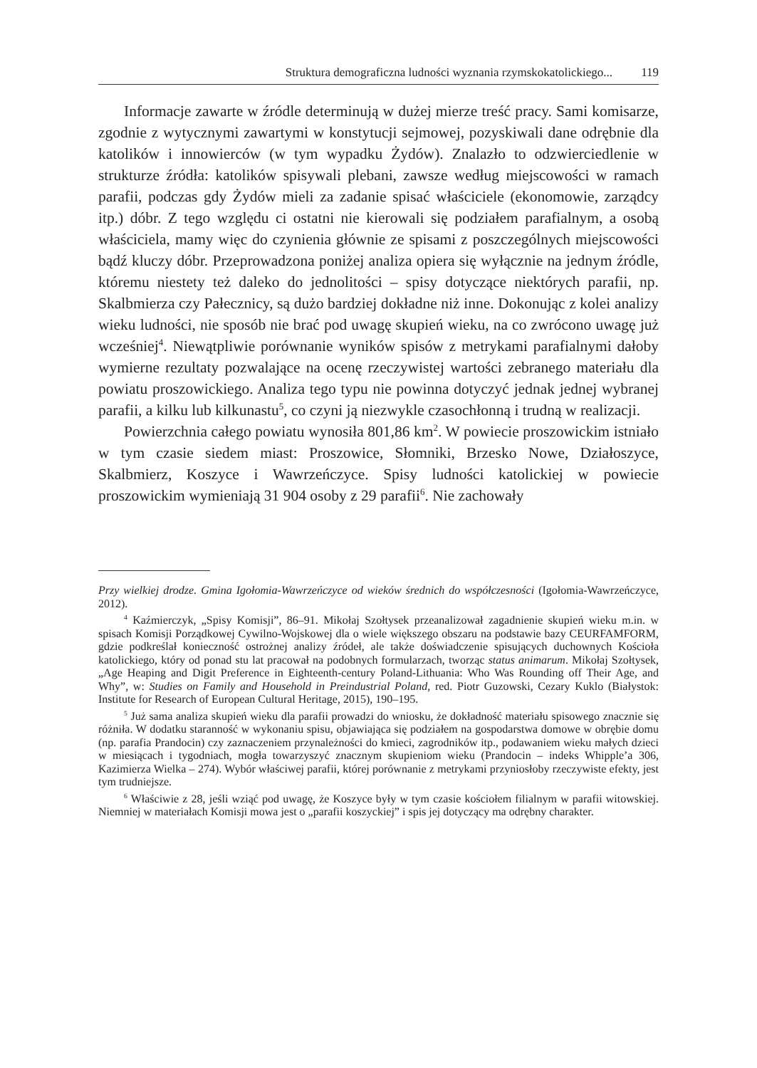Struktura demograficzna ludności wyznania rzymskokatolickiego... 119
Informacje zawarte w źródle determinują w dużej mierze treść pracy. Sami komisarze, zgodnie z wytycznymi zawartymi w konstytucji sejmowej, pozyskiwali dane odrębnie dla katolików i innowierców (w tym wypadku Żydów). Znalazło to odzwierciedlenie w strukturze źródła: katolików spisywali plebani, zawsze według miejscowości w ramach parafii, podczas gdy Żydów mieli za zadanie spisać właściciele (ekonomowie, zarządcy itp.) dóbr. Z tego względu ci ostatni nie kierowali się podziałem parafialnym, a osobą właściciela, mamy więc do czynienia głównie ze spisami z poszczególnych miejscowości bądź kluczy dóbr. Przeprowadzona poniżej analiza opiera się wyłącznie na jednym źródle, któremu niestety też daleko do jednolitości – spisy dotyczące niektórych parafii, np. Skalbmierza czy Pałecznicy, są dużo bardziej dokładne niż inne. Dokonując z kolei analizy wieku ludności, nie sposób nie brać pod uwagę skupień wieku, na co zwrócono uwagę już wcześniej<sup>4</sup>. Niewątpliwie porównanie wyników spisów z metrykami parafialnymi dałoby wymierne rezultaty pozwalające na ocenę rzeczywistej wartości zebranego materiału dla powiatu proszowickiego. Analiza tego typu nie powinna dotyczyć jednak jednej wybranej parafii, a kilku lub kilkunastu<sup>5</sup>, co czyni ją niezwykle czasochłonną i trudną w realizacji.
Powierzchnia całego powiatu wynosiła 801,86 km<sup>2</sup>. W powiecie proszowickim istniało w tym czasie siedem miast: Proszowice, Słomniki, Brzesko Nowe, Działoszyce, Skalbmierz, Koszyce i Wawrzeńczyce. Spisy ludności katolickiej w powiecie proszowickim wymieniają 31 904 osoby z 29 parafii<sup>6</sup>. Nie zachowały
Przy wielkiej drodze. Gmina Igołomia-Wawrzeńczyce od wieków średnich do współczesności (Igołomia-Wawrzeńczyce, 2012).
<sup>4</sup> Kaźmierczyk, „Spisy Komisji”, 86–91. Mikołaj Szołtysek przeanalizował zagadnienie skupień wieku m.in. w spisach Komisji Porządkowej Cywilno-Wojskowej dla o wiele większego obszaru na podstawie bazy CEURFAMFORM, gdzie podkreślał konieczność ostrożnej analizy źródeł, ale także doświadczenie spisujących duchownych Kościoła katolickiego, który od ponad stu lat pracował na podobnych formularzach, tworząc status animarum. Mikołaj Szołtysek, „Age Heaping and Digit Preference in Eighteenth-century Poland-Lithuania: Who Was Rounding off Their Age, and Why”, w: Studies on Family and Household in Preindustrial Poland, red. Piotr Guzowski, Cezary Kuklo (Białystok: Institute for Research of European Cultural Heritage, 2015), 190–195.
<sup>5</sup> Już sama analiza skupień wieku dla parafii prowadzi do wniosku, że dokładność materiału spisowego znacznie się różniła. W dodatku staranność w wykonaniu spisu, objawiająca się podziałem na gospodarstwa domowe w obrębie domu (np. parafia Prandocin) czy zaznaczeniem przynależności do kmieci, zagrodników itp., podawaniem wieku małych dzieci w miesiącach i tygodniach, mogła towarzyszyć znacznym skupieniom wieku (Prandocin – indeks Whipple’a 306, Kazimierza Wielka – 274). Wybór właściwej parafii, której porównanie z metrykami przyniosłoby rzeczywiste efekty, jest tym trudniejsze.
<sup>6</sup> Właściwie z 28, jeśli wziąć pod uwagę, że Koszyce były w tym czasie kościołem filialnym w parafii witowskiej. Niemniej w materiałach Komisji mowa jest o „parafii koszyckiej” i spis jej dotyczący ma odrębny charakter.